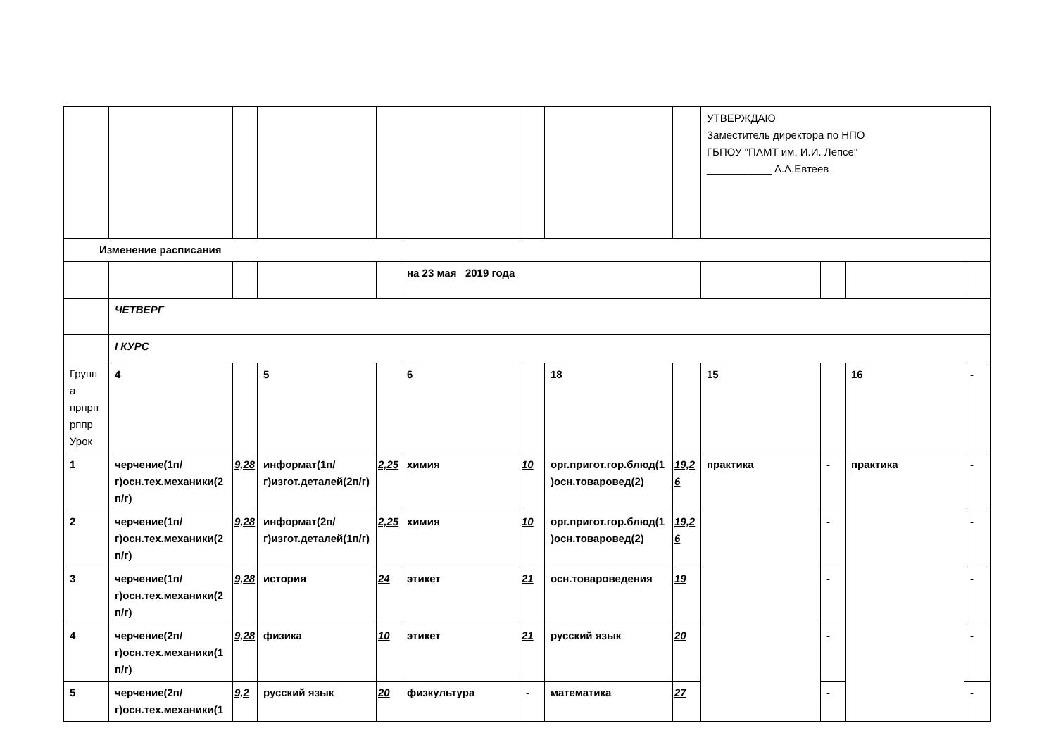| | | | | | | | | | УТВЕРЖДАЮ Заместитель директора по НПО ГБПОУ "ПАМТ им. И.И. Лепсе" ___________ А.А.Евтеев | | | |
| Изменение расписания | | | | | | | | | | | | |
| | | | | | на 23 мая 2019 года | | | | | | | |
| | ЧЕТВЕРГ | | | | | | | | | | | |
| Группа прпрпрппр Урок | I КУРС | | | | | | | | | | | |
| | 4 | | 5 | | 6 | | 18 | | 15 | | 16 | - |
| 1 | черчение(1п/г)осн.тех.механики(2п/г) | 9,28 | информат(1п/г)изгот.деталей(2п/г) | 2,25 | химия | 10 | орг.пригот.гор.блюд(1)осн.товаровед(2) | 19,26 | практика | - | практика | - |
| 2 | черчение(1п/г)осн.тех.механики(2п/г) | 9,28 | информат(2п/г)изгот.деталей(1п/г) | 2,25 | химия | 10 | орг.пригот.гор.блюд(1)осн.товаровед(2) | 19,26 | | - | | - |
| 3 | черчение(1п/г)осн.тех.механики(2п/г) | 9,28 | история | 24 | этикет | 21 | осн.товароведения | 19 | | - | | - |
| 4 | черчение(2п/г)осн.тех.механики(1п/г) | 9,28 | физика | 10 | этикет | 21 | русский язык | 20 | | - | | - |
| 5 | черчение(2п/г)осн.тех.механики(1 | 9,2 | русский язык | 20 | физкультура | - | математика | 27 | | - | | - |